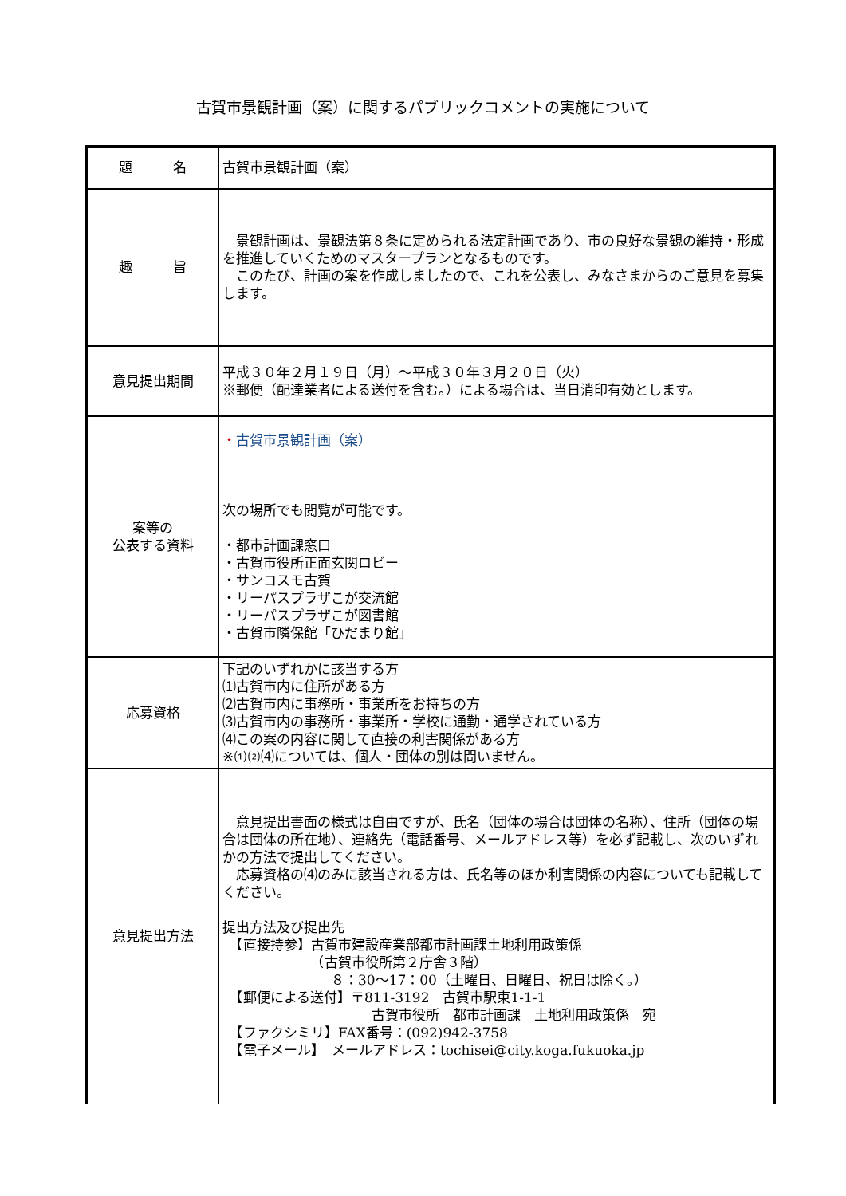古賀市景観計画（案）に関するパブリックコメントの実施について
| 題 名 | 古賀市景観計画（案） |
| 趣 旨 | 景観計画は、景観法第８条に定められる法定計画であり、市の良好な景観の維持・形成を推進していくためのマスタープランとなるものです。 このたび、計画の案を作成しましたので、これを公表し、みなさまからのご意見を募集します。 |
| 意見提出期間 | 平成３０年２月１９日（月）～平成３０年３月２０日（火） ※郵便（配達業者による送付を含む。）による場合は、当日消印有効とします。 |
| 案等の 公表する資料 | ・ 古賀市景観計画（案） 次の場所でも閲覧が可能です。 ・都市計画課窓口 ・古賀市役所正面玄関ロビー ・サンコスモ古賀 ・リーパスプラザこが交流館 ・リーパスプラザこが図書館 ・古賀市隣保館「ひだまり館」 |
| 応募資格 | 下記のいずれかに該当する方 ⑴古賀市内に住所がある方 ⑵古賀市内に事務所・事業所をお持ちの方 ⑶古賀市内の事務所・事業所・学校に通勤・通学されている方 ⑷この案の内容に関して直接の利害関係がある方 ※⑴⑵⑷については、個人・団体の別は問いません。 |
| 意見提出方法 | 意見提出書面の様式は自由ですが、氏名（団体の場合は団体の名称）、住所（団体の場合は団体の所在地）、連絡先（電話番号、メールアドレス等）を必ず記載し、次のいずれかの方法で提出してください。 応募資格の⑷のみに該当される方は、氏名等のほか利害関係の内容についても記載してください。 提出方法及び提出先 【直接持参】古賀市建設産業部都市計画課土地利用政策係 （古賀市役所第２庁舎３階） ８：30～17：00（土曜日、日曜日、祝日は除く。） 【郵便による送付】〒811-3192 古賀市駅東1-1-1 古賀市役所 都市計画課 土地利用政策係 宛 【ファクシミリ】FAX番号：(092)942-3758 【電子メール】 メールアドレス：tochisei@city.koga.fukuoka.jp |